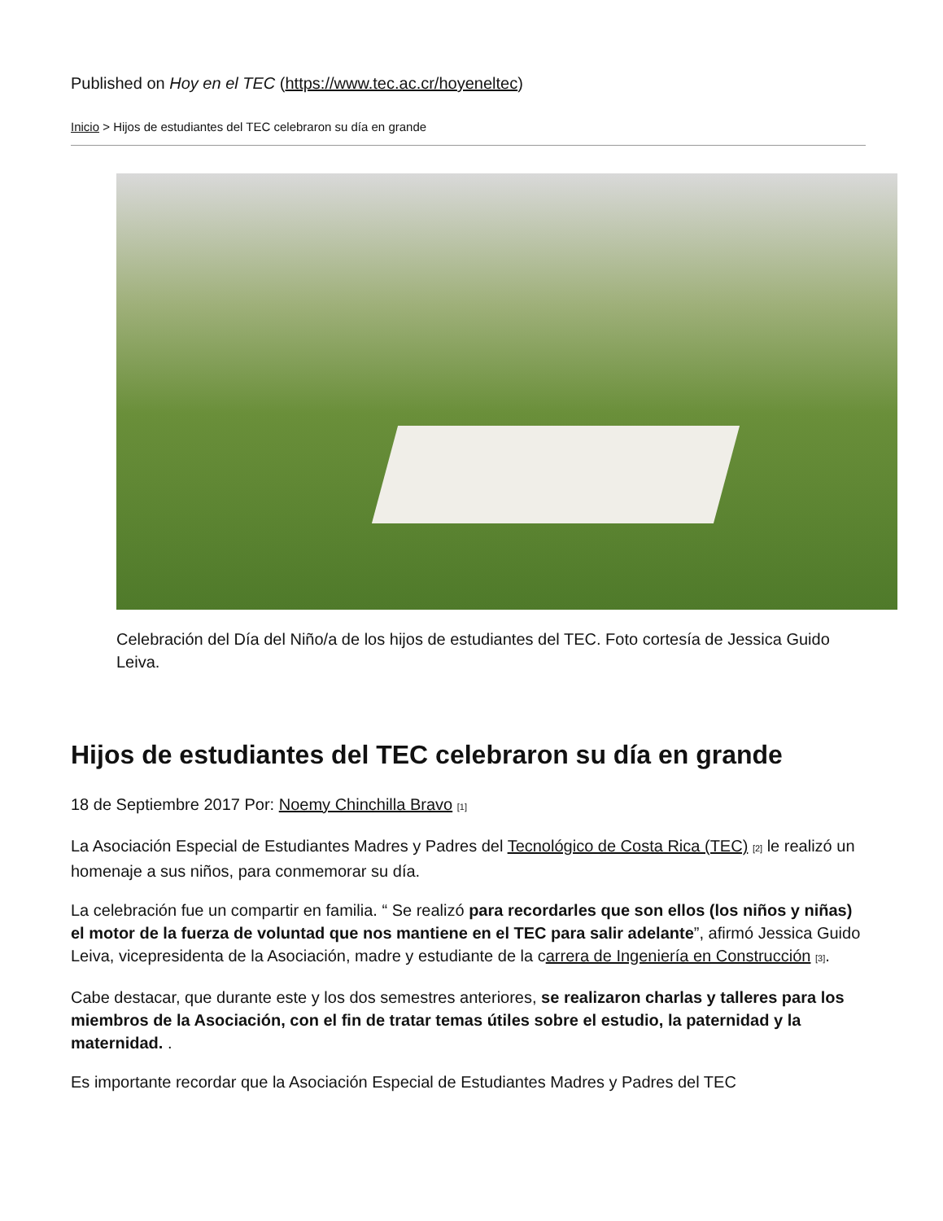Published on Hoy en el TEC (https://www.tec.ac.cr/hoyeneltec)
Inicio > Hijos de estudiantes del TEC celebraron su día en grande
Celebración del Día del Niño/a de los hijos de estudiantes del TEC. Foto cortesía de Jessica Guido Leiva.
Hijos de estudiantes del TEC celebraron su día en grande
18 de Septiembre 2017 Por: Noemy Chinchilla Bravo <sup>[1]</sup>
La Asociación Especial de Estudiantes Madres y Padres del Tecnológico de Costa Rica (TEC) <sup>[2]</sup> le realizó un homenaje a sus niños, para conmemorar su día.
La celebración fue un compartir en familia. “ Se realizó para recordarles que son ellos (los niños y niñas) el motor de la fuerza de voluntad que nos mantiene en el TEC para salir adelante”, afirmó Jessica Guido Leiva, vicepresidenta de la Asociación, madre y estudiante de la carrera de Ingeniería en Construcción <sup>[3]</sup>.
Cabe destacar, que durante este y los dos semestres anteriores, se realizaron charlas y talleres para los miembros de la Asociación, con el fin de tratar temas útiles sobre el estudio, la paternidad y la maternidad. .
Es importante recordar que la Asociación Especial de Estudiantes Madres y Padres del TEC